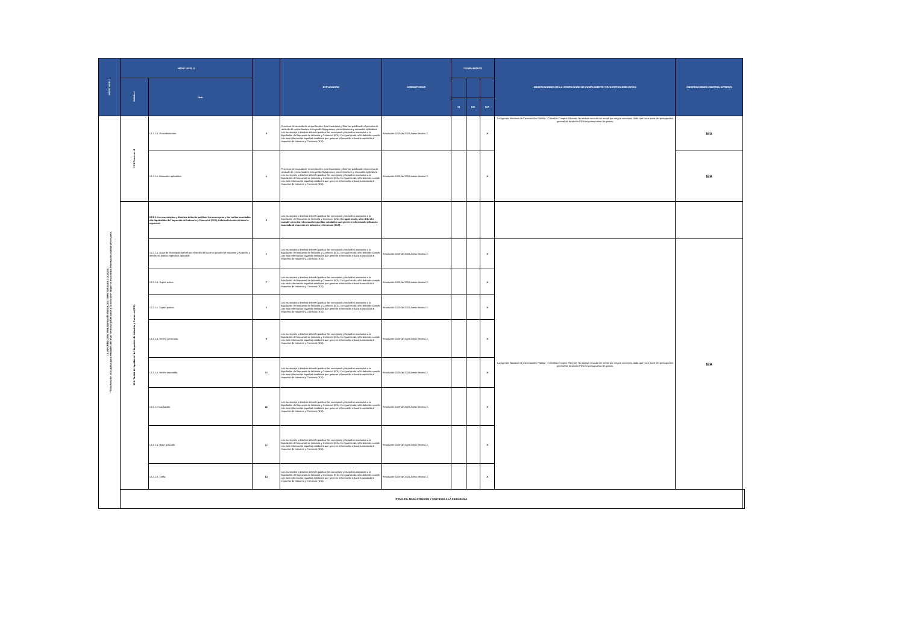| MENÚ NIVEL I | MENÚ NIVEL II | | | EXPLICACIÓN | NORMATIVIDAD | CUMPLIMIENTO | | | OBSERVACIONES DE LA VERIFICACIÓN DE CUMPLIMIENTO Y/O JUSTIFICACIÓN DE N/A | OBSERVACIONES CONTROL INTERNO | |
| --- | --- | --- | --- | --- | --- | --- | --- | --- | --- | --- | --- |
| | Subnivel | Ítem | | | | | | | | | |
| | | | | | | SI | NO | N/A | | | |
| 10. INFORMACIÓN TRIBUTARIA EN ENTIDADES TERRITORIALES LOCALES. * Esta sección sólo aplica para entidades del nivel territorial (Municipios y Distritos) en el que se encontrará información tributaria relevante. | 10.1 Procesos d | 10.1.1.b. Procedimientos. | 3 | Procesos de recaudo de rentas locales. Los Municipios y Distritos publicarán el proceso de recaudo de rentas locales, incluyendo flujogramas, procedimientos y manuales aplicables. Los municipios y distritos deberán publicar los conceptos y las tarifas asociadas a la liquidación del Impuesto de Industria y Comercio (ICA). De igual modo, sólo deberán cumplir con esta información aquellas entidades que generen información tributaria asociada al Impuesto de Industria y Comercio (ICA). | Resolución 1519 de 2020,Anexo técnico 2 | | | X | La Agencia Nacional de Contratación Pública - Colombia Compra Eficiente, No realiza recaudo de rentas por ningún concepto, dado que hace parte del presupuesto general de la nación PGN en presupuesto de gastos. | N/A | |
| | | 10.1.1.c. Manuales aplicables. | 4 | Procesos de recaudo de rentas locales. Los Municipios y Distritos publicarán el proceso de recaudo de rentas locales, incluyendo flujogramas, procedimientos y manuales aplicables. Los municipios y distritos deberán publicar los conceptos y las tarifas asociadas a la liquidación del Impuesto de Industria y Comercio (ICA). De igual modo, sólo deberán cumplir con esta información aquellas entidades que generen información tributaria asociada al Impuesto de Industria y Comercio (ICA). | Resolución 1519 de 2020,Anexo técnico 2 | | | X | | N/A | |
| | 10.2. Tarifas de liquidación del Impuesto de Industria y Comercio (ICA). | 10.2.1. Los municipios y distritos deberán publicar los conceptos y las tarifas asociadas a la liquidación del Impuesto de Industria y Comercio (ICA), indicando como mínimo lo siguiente: | 5 | Los municipios y distritos deberán publicar los conceptos y las tarifas asociadas a la liquidación del Impuesto de Industria y Comercio (ICA). De igual modo, sólo deberán cumplir con esta información aquellas entidades que generen información tributaria asociada al Impuesto de Industria y Comercio (ICA). | | | | | | | |
| | | 10.2.1.a. Acuerdo Municipal/Distrital por el medio del cual se aprueba el impuesto y su tarifa, y demás normativa específica aplicable. | 6 | Los municipios y distritos deberán publicar los conceptos y las tarifas asociadas a la liquidación del Impuesto de Industria y Comercio (ICA). De igual modo, sólo deberán cumplir con esta información aquellas entidades que generen información tributaria asociada al Impuesto de Industria y Comercio (ICA). | Resolución 1519 de 2020,Anexo técnico 2. | | | X | La Agencia Nacional de Contratación Pública - Colombia Compra Eficiente, No realiza recaudo de rentas por ningún concepto, dado que hace parte del presupuesto general de la nación PGN en presupuesto de gastos. | N/A | |
| | | 10.2.1.b. Sujeto activo. | 7 | Los municipios y distritos deberán publicar los conceptos y las tarifas asociadas a la liquidación del Impuesto de Industria y Comercio (ICA). De igual modo, sólo deberán cumplir con esta información aquellas entidades que generen información tributaria asociada al Impuesto de Industria y Comercio (ICA). | Resolución 1519 de 2020,Anexo técnico 2. | | | X | | | |
| | | 10.2.1.c. Sujeto pasivo. | 8 | Los municipios y distritos deberán publicar los conceptos y las tarifas asociadas a la liquidación del Impuesto de Industria y Comercio (ICA). De igual modo, sólo deberán cumplir con esta información aquellas entidades que generen información tributaria asociada al Impuesto de Industria y Comercio (ICA). | Resolución 1519 de 2020,Anexo técnico 2. | | | X | | | |
| | | 10.2.1.d. Hecho generador. | 9 | Los municipios y distritos deberán publicar los conceptos y las tarifas asociadas a la liquidación del Impuesto de Industria y Comercio (ICA). De igual modo, sólo deberán cumplir con esta información aquellas entidades que generen información tributaria asociada al Impuesto de Industria y Comercio (ICA). | Resolución 1519 de 2020,Anexo técnico 2. | | | X | | | |
| | | 10.2.1.e. Hecho imponible. | 10 | Los municipios y distritos deberán publicar los conceptos y las tarifas asociadas a la liquidación del Impuesto de Industria y Comercio (ICA). De igual modo, sólo deberán cumplir con esta información aquellas entidades que generen información tributaria asociada al Impuesto de Industria y Comercio (ICA). | Resolución 1519 de 2020,Anexo técnico 2. | | | X | | | |
| | | 10.2.1.f. Causación. | 11 | Los municipios y distritos deberán publicar los conceptos y las tarifas asociadas a la liquidación del Impuesto de Industria y Comercio (ICA). De igual modo, sólo deberán cumplir con esta información aquellas entidades que generen información tributaria asociada al Impuesto de Industria y Comercio (ICA). | Resolución 1519 de 2020,Anexo técnico 2. | | | X | | | |
| | | 10.2.1.g. Base gravable. | 12 | Los municipios y distritos deberán publicar los conceptos y las tarifas asociadas a la liquidación del Impuesto de Industria y Comercio (ICA). De igual modo, sólo deberán cumplir con esta información aquellas entidades que generen información tributaria asociada al Impuesto de Industria y Comercio (ICA). | Resolución 1519 de 2020,Anexo técnico 2. | | | X | | | |
| | | 10.2.1.h. Tarifa. | 13 | Los municipios y distritos deberán publicar los conceptos y las tarifas asociadas a la liquidación del Impuesto de Industria y Comercio (ICA). De igual modo, sólo deberán cumplir con esta información aquellas entidades que generen información tributaria asociada al Impuesto de Industria y Comercio (ICA). | Resolución 1519 de 2020,Anexo técnico 2. | | | X | | | |
| | ÍTEMS DEL MENÚ ATENCIÓN Y SERVICIOS A LA CIUDADANÍA | | | | | | | | | | |